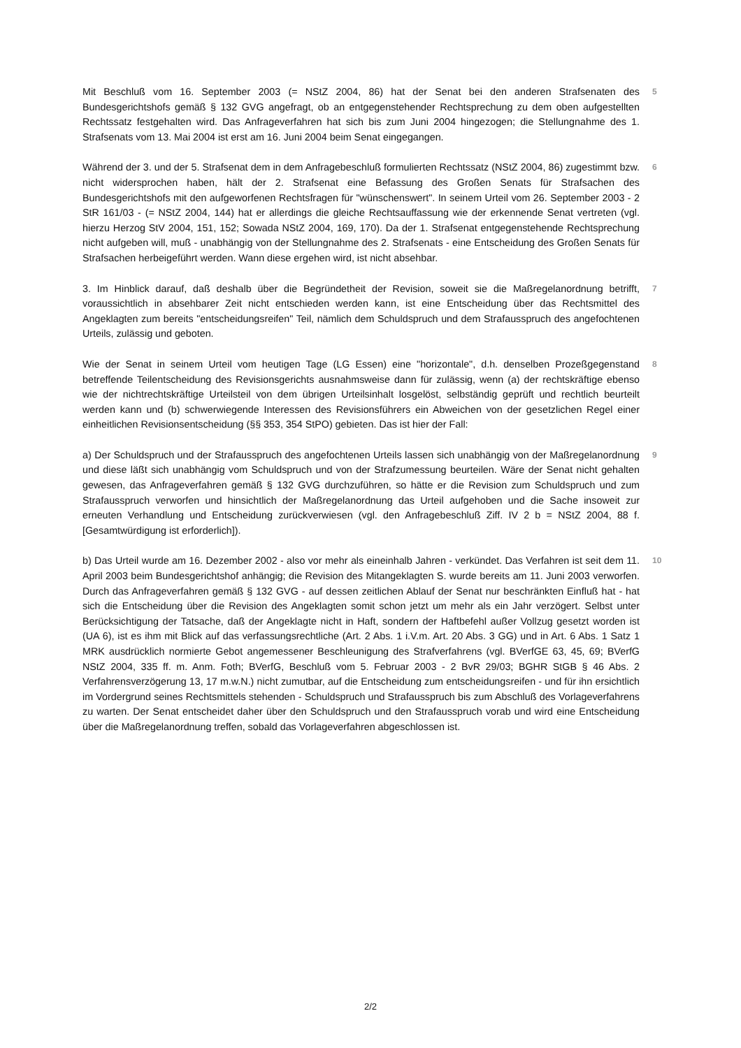Mit Beschluß vom 16. September 2003 (= NStZ 2004, 86) hat der Senat bei den anderen Strafsenaten des Bundesgerichtshofs gemäß § 132 GVG angefragt, ob an entgegenstehender Rechtsprechung zu dem oben aufgestellten Rechtssatz festgehalten wird. Das Anfrageverfahren hat sich bis zum Juni 2004 hingezogen; die Stellungnahme des 1. Strafsenats vom 13. Mai 2004 ist erst am 16. Juni 2004 beim Senat eingegangen.
5
Während der 3. und der 5. Strafsenat dem in dem Anfragebeschluß formulierten Rechtssatz (NStZ 2004, 86) zugestimmt bzw. nicht widersprochen haben, hält der 2. Strafsenat eine Befassung des Großen Senats für Strafsachen des Bundesgerichtshofs mit den aufgeworfenen Rechtsfragen für "wünschenswert". In seinem Urteil vom 26. September 2003 - 2 StR 161/03 - (= NStZ 2004, 144) hat er allerdings die gleiche Rechtsauffassung wie der erkennende Senat vertreten (vgl. hierzu Herzog StV 2004, 151, 152; Sowada NStZ 2004, 169, 170). Da der 1. Strafsenat entgegenstehende Rechtsprechung nicht aufgeben will, muß - unabhängig von der Stellungnahme des 2. Strafsenats - eine Entscheidung des Großen Senats für Strafsachen herbeigeführt werden. Wann diese ergehen wird, ist nicht absehbar.
6
3. Im Hinblick darauf, daß deshalb über die Begründetheit der Revision, soweit sie die Maßregelanordnung betrifft, voraussichtlich in absehbarer Zeit nicht entschieden werden kann, ist eine Entscheidung über das Rechtsmittel des Angeklagten zum bereits "entscheidungsreifen" Teil, nämlich dem Schuldspruch und dem Strafausspruch des angefochtenen Urteils, zulässig und geboten.
7
Wie der Senat in seinem Urteil vom heutigen Tage (LG Essen) eine "horizontale", d.h. denselben Prozeßgegenstand betreffende Teilentscheidung des Revisionsgerichts ausnahmsweise dann für zulässig, wenn (a) der rechtskräftige ebenso wie der nichtrechtskräftige Urteilsteil von dem übrigen Urteilsinhalt losgelöst, selbständig geprüft und rechtlich beurteilt werden kann und (b) schwerwiegende Interessen des Revisionsführers ein Abweichen von der gesetzlichen Regel einer einheitlichen Revisionsentscheidung (§§ 353, 354 StPO) gebieten. Das ist hier der Fall:
8
a) Der Schuldspruch und der Strafausspruch des angefochtenen Urteils lassen sich unabhängig von der Maßregelanordnung und diese läßt sich unabhängig vom Schuldspruch und von der Strafzumessung beurteilen. Wäre der Senat nicht gehalten gewesen, das Anfrageverfahren gemäß § 132 GVG durchzuführen, so hätte er die Revision zum Schuldspruch und zum Strafausspruch verworfen und hinsichtlich der Maßregelanordnung das Urteil aufgehoben und die Sache insoweit zur erneuten Verhandlung und Entscheidung zurückverwiesen (vgl. den Anfragebeschluß Ziff. IV 2 b = NStZ 2004, 88 f. [Gesamtwürdigung ist erforderlich]).
9
b) Das Urteil wurde am 16. Dezember 2002 - also vor mehr als eineinhalb Jahren - verkündet. Das Verfahren ist seit dem 11. April 2003 beim Bundesgerichtshof anhängig; die Revision des Mitangeklagten S. wurde bereits am 11. Juni 2003 verworfen. Durch das Anfrageverfahren gemäß § 132 GVG - auf dessen zeitlichen Ablauf der Senat nur beschränkten Einfluß hat - hat sich die Entscheidung über die Revision des Angeklagten somit schon jetzt um mehr als ein Jahr verzögert. Selbst unter Berücksichtigung der Tatsache, daß der Angeklagte nicht in Haft, sondern der Haftbefehl außer Vollzug gesetzt worden ist (UA 6), ist es ihm mit Blick auf das verfassungsrechtliche (Art. 2 Abs. 1 i.V.m. Art. 20 Abs. 3 GG) und in Art. 6 Abs. 1 Satz 1 MRK ausdrücklich normierte Gebot angemessener Beschleunigung des Strafverfahrens (vgl. BVerfGE 63, 45, 69; BVerfG NStZ 2004, 335 ff. m. Anm. Foth; BVerfG, Beschluß vom 5. Februar 2003 - 2 BvR 29/03; BGHR StGB § 46 Abs. 2 Verfahrensverzögerung 13, 17 m.w.N.) nicht zumutbar, auf die Entscheidung zum entscheidungsreifen - und für ihn ersichtlich im Vordergrund seines Rechtsmittels stehenden - Schuldspruch und Strafausspruch bis zum Abschluß des Vorlageverfahrens zu warten. Der Senat entscheidet daher über den Schuldspruch und den Strafausspruch vorab und wird eine Entscheidung über die Maßregelanordnung treffen, sobald das Vorlageverfahren abgeschlossen ist.
10
2/2